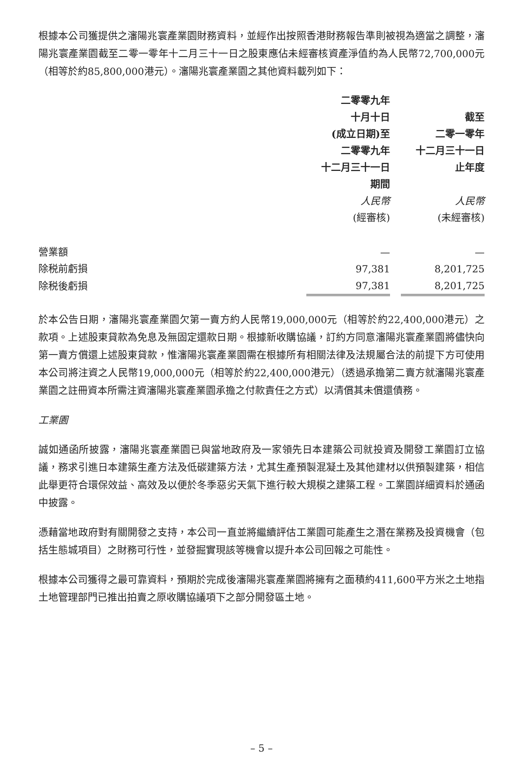根據本公司獲提供之瀋陽兆寰產業園財務資料，並經作出按照香港財務報告準則被視為適當之調整，瀋陽兆寰產業園截至二零一零年十二月三十一日之股東應佔未經審核資產淨值約為人民幣72,700,000元（相等於約85,800,000港元）。瀋陽兆寰產業園之其他資料載列如下：
| | 二零零九年 十月十日 (成立日期)至 二零零九年 十二月三十一日 期間 | | 截至 二零一零年 十二月三十一日 止年度 |
| --- | --- | --- | --- |
| | 人民幣 | | 人民幣 |
| | (經審核) | | (未經審核) |
| 營業額 | — | | — |
| 除税前虧損 | 97,381 | | 8,201,725 |
| 除税後虧損 | 97,381 | | 8,201,725 |
於本公告日期，瀋陽兆寰產業園欠第一賣方約人民幣19,000,000元（相等於約22,400,000港元）之款項。上述股東貸款為免息及無固定還款日期。根據新收購協議，訂約方同意瀋陽兆寰產業園將儘快向第一賣方償還上述股東貸款，惟瀋陽兆寰產業園需在根據所有相關法律及法規屬合法的前提下方可使用本公司將注資之人民幣19,000,000元（相等於約22,400,000港元）（透過承擔第二賣方就瀋陽兆寰產業園之註冊資本所需注資瀋陽兆寰產業園承擔之付款責任之方式）以清償其未償還債務。
工業園
誠如通函所披露，瀋陽兆寰產業園已與當地政府及一家領先日本建築公司就投資及開發工業園訂立協議，務求引進日本建築生產方法及低碳建築方法，尤其生產預製混凝土及其他建材以供預製建築，相信此舉更符合環保效益、高效及以便於冬季惡劣天氣下進行較大規模之建築工程。工業園詳細資料於通函中披露。
憑藉當地政府對有關開發之支持，本公司一直並將繼續評估工業園可能產生之潛在業務及投資機會（包括生態城項目）之財務可行性，並發掘實現該等機會以提升本公司回報之可能性。
根據本公司獲得之最可靠資料，預期於完成後瀋陽兆寰產業園將擁有之面積約411,600平方米之土地指土地管理部門已推出拍賣之原收購協議項下之部分開發區土地。
– 5 –